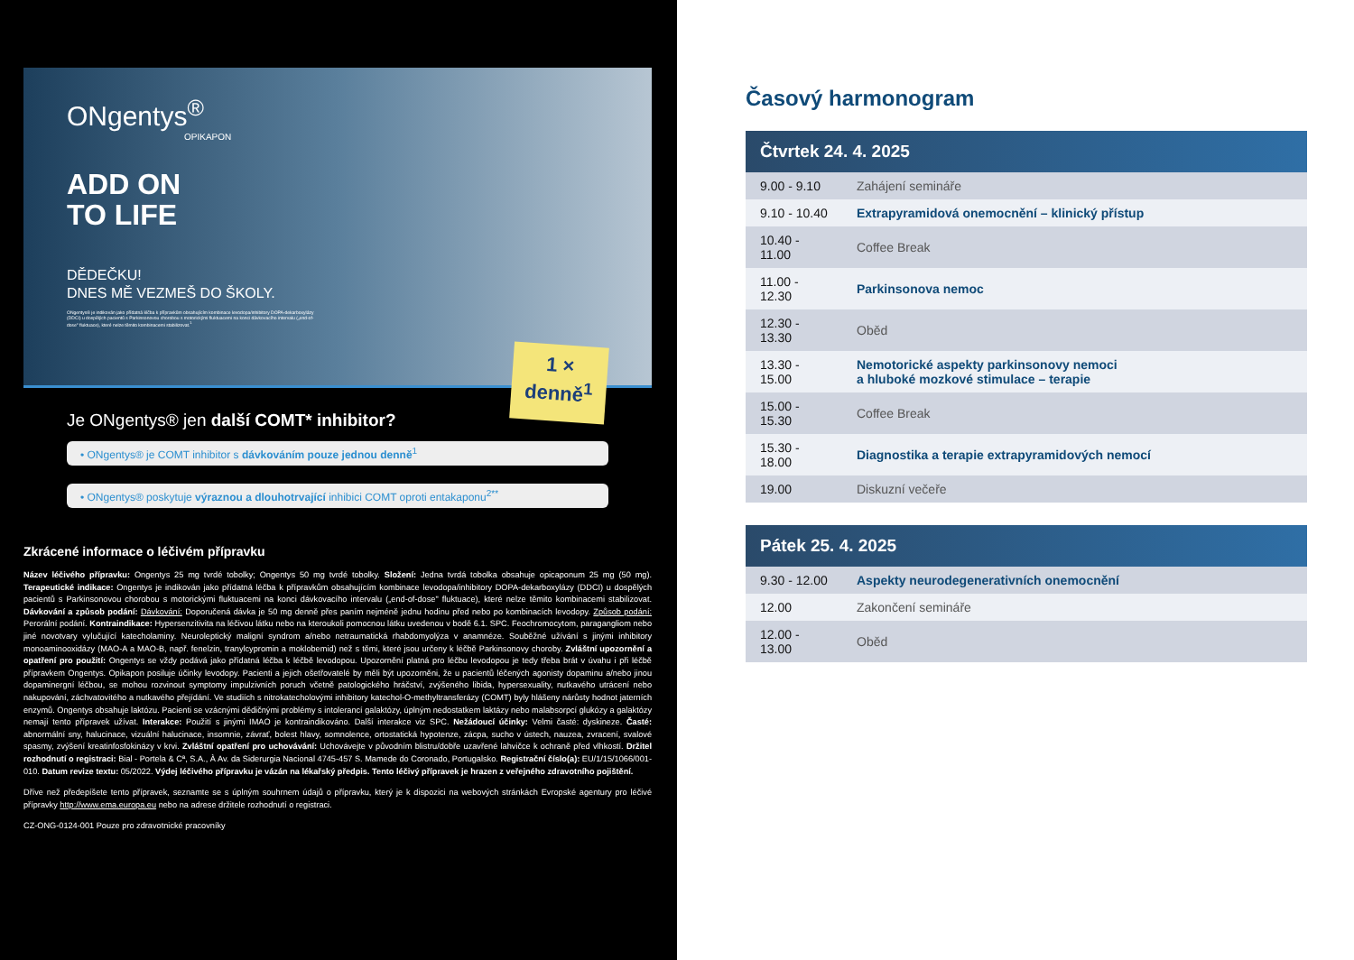ONgentys<sup>®</sup>
OPIKAPON
ADD ON
TO LIFE
DĚDEČKU!
DNES MĚ VEZMEŠ DO ŠKOLY.
ONgentys® je indikován jako přídatná léčba k přípravkům obsahujícím kombinace levodopa/inhibitory DOPA-dekarboxylázy (DDCI) u dospělých pacientů s Parkinsonovou chorobou s motorickými fluktuacemi na konci dávkovacího intervalu („end-of-dose" fluktuace), které nelze těmito kombinacemi stabilizovat.<sup>1</sup>
1 ×
denně<sup>1</sup>
Je ONgentys® jen další COMT* inhibitor?
• ONgentys® je COMT inhibitor s dávkováním pouze jednou denně<sup>1</sup>
• ONgentys® poskytuje výraznou a dlouhotrvající inhibici COMT oproti entakaponu<sup>2**</sup>
Zkrácené informace o léčivém přípravku
Název léčivého přípravku: Ongentys 25 mg tvrdé tobolky; Ongentys 50 mg tvrdé tobolky. Složení: Jedna tvrdá tobolka obsahuje opicaponum 25 mg (50 mg). Terapeutické indikace: Ongentys je indikován jako přídatná léčba k přípravkům obsahujícím kombinace levodopa/inhibitory DOPA-dekarboxylázy (DDCI) u dospělých pacientů s Parkinsonovou chorobou s motorickými fluktuacemi na konci dávkovacího intervalu („end-of-dose" fluktuace), které nelze těmito kombinacemi stabilizovat. Dávkování a způsob podání: Dávkování: Doporučená dávka je 50 mg denně přes paním nejméně jednu hodinu před nebo po kombinacích levodopy. Způsob podání: Perorální podání. Kontraindikace: Hypersenzitivita na léčivou látku nebo na kteroukoli pomocnou látku uvedenou v bodě 6.1. SPC. Feochromocytom, paragangliom nebo jiné novotvary vylučující katecholaminy. Neuroleptický maligní syndrom a/nebo netraumatická rhabdomyolýza v anamnéze. Souběžné užívání s jinými inhibitory monoaminooxidázy (MAO-A a MAO-B, např. fenelzin, tranylcypromin a moklobemid) než s těmi, které jsou určeny k léčbě Parkinsonovy choroby. Zvláštní upozornění a opatření pro použití: Ongentys se vždy podává jako přídatná léčba k léčbě levodopou. Upozornění platná pro léčbu levodopou je tedy třeba brát v úvahu i při léčbě přípravkem Ongentys. Opikapon posiluje účinky levodopy. Pacienti a jejich ošetřovatelé by měli být upozorněni, že u pacientů léčených agonisty dopaminu a/nebo jinou dopaminergní léčbou, se mohou rozvinout symptomy impulzivních poruch včetně patologického hráčství, zvýšeného libida, hypersexuality, nutkavého utrácení nebo nakupování, záchvatovitého a nutkavého přejídání. Ve studiích s nitrokatecholovými inhibitory katechol-O-methyltransferázy (COMT) byly hlášeny nárůsty hodnot jaterních enzymů. Ongentys obsahuje laktózu. Pacienti se vzácnými dědičnými problémy s intolerancí galaktózy, úplným nedostatkem laktázy nebo malabsorpcí glukózy a galaktózy nemají tento přípravek užívat. Interakce: Použití s jinými IMAO je kontraindikováno. Další interakce viz SPC. Nežádoucí účinky: Velmi časté: dyskineze. Časté: abnormální sny, halucinace, vizuální halucinace, insomnie, závrať, bolest hlavy, somnolence, ortostatická hypotenze, zácpa, sucho v ústech, nauzea, zvracení, svalové spasmy, zvýšení kreatinfosfokinázy v krvi. Zvláštní opatření pro uchovávání: Uchovávejte v původním blistru/dobře uzavřené lahvičce k ochraně před vlhkostí. Držitel rozhodnutí o registraci: Bial - Portela & Cª, S.A., À Av. da Siderurgia Nacional 4745-457 S. Mamede do Coronado, Portugalsko. Registrační číslo(a): EU/1/15/1066/001-010. Datum revize textu: 05/2022. Výdej léčivého přípravku je vázán na lékařský předpis. Tento léčivý přípravek je hrazen z veřejného zdravotního pojištění.
Dříve než předepíšete tento přípravek, seznamte se s úplným souhrnem údajů o přípravku, který je k dispozici na webových stránkách Evropské agentury pro léčivé přípravky http://www.ema.europa.eu nebo na adrese držitele rozhodnutí o registraci.
CZ-ONG-0124-001 Pouze pro zdravotnické pracovníky
Časový harmonogram
| Čtvrtek 24. 4. 2025 | |
| --- | --- |
| 9.00 - 9.10 | Zahájení semináře |
| 9.10 - 10.40 | Extrapyramidová onemocnění – klinický přístup |
| 10.40 - 11.00 | Coffee Break |
| 11.00 - 12.30 | Parkinsonova nemoc |
| 12.30 - 13.30 | Oběd |
| 13.30 - 15.00 | Nemotorické aspekty parkinsonovy nemoci a hluboké mozkové stimulace – terapie |
| 15.00 - 15.30 | Coffee Break |
| 15.30 - 18.00 | Diagnostika a terapie extrapyramidových nemocí |
| 19.00 | Diskuzní večeře |
| Pátek 25. 4. 2025 | |
| --- | --- |
| 9.30 - 12.00 | Aspekty neurodegenerativních onemocnění |
| 12.00 | Zakončení semináře |
| 12.00 - 13.00 | Oběd |